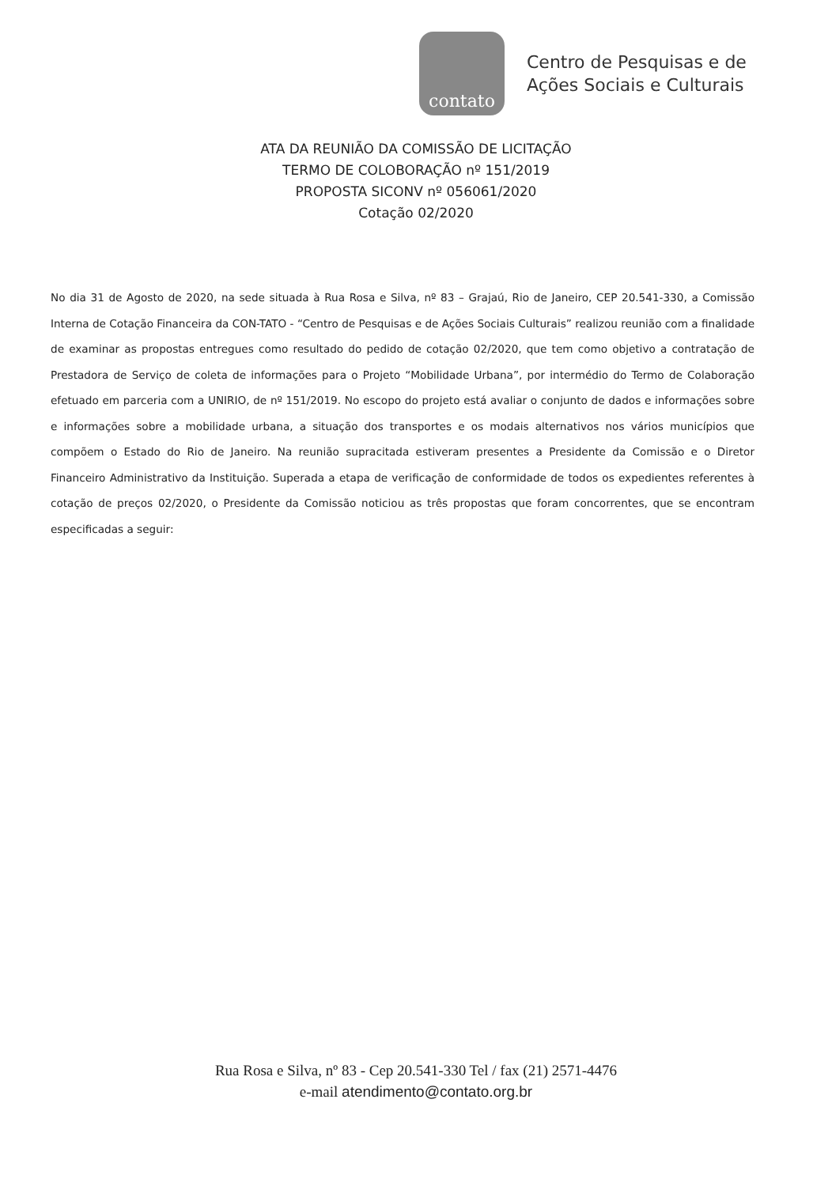contato
Centro de Pesquisas e de
Ações Sociais e Culturais
ATA DA REUNIÃO DA COMISSÃO DE LICITAÇÃO
TERMO DE COLOBORAÇÃO nº 151/2019
PROPOSTA SICONV nº 056061/2020
Cotação 02/2020
No dia 31 de Agosto de 2020, na sede situada à Rua Rosa e Silva, nº 83 – Grajaú, Rio de Janeiro, CEP 20.541-330, a Comissão Interna de Cotação Financeira da CON-TATO - “Centro de Pesquisas e de Ações Sociais Culturais” realizou reunião com a finalidade de examinar as propostas entregues como resultado do pedido de cotação 02/2020, que tem como objetivo a contratação de Prestadora de Serviço de coleta de informações para o Projeto “Mobilidade Urbana”, por intermédio do Termo de Colaboração efetuado em parceria com a UNIRIO, de nº 151/2019. No escopo do projeto está avaliar o conjunto de dados e informações sobre e informações sobre a mobilidade urbana, a situação dos transportes e os modais alternativos nos vários municípios que compõem o Estado do Rio de Janeiro. Na reunião supracitada estiveram presentes a Presidente da Comissão e o Diretor Financeiro Administrativo da Instituição. Superada a etapa de verificação de conformidade de todos os expedientes referentes à cotação de preços 02/2020, o Presidente da Comissão noticiou as três propostas que foram concorrentes, que se encontram especificadas a seguir:
Rua Rosa e Silva, nº 83 - Cep 20.541-330 Tel / fax (21) 2571-4476
e-mail atendimento@contato.org.br